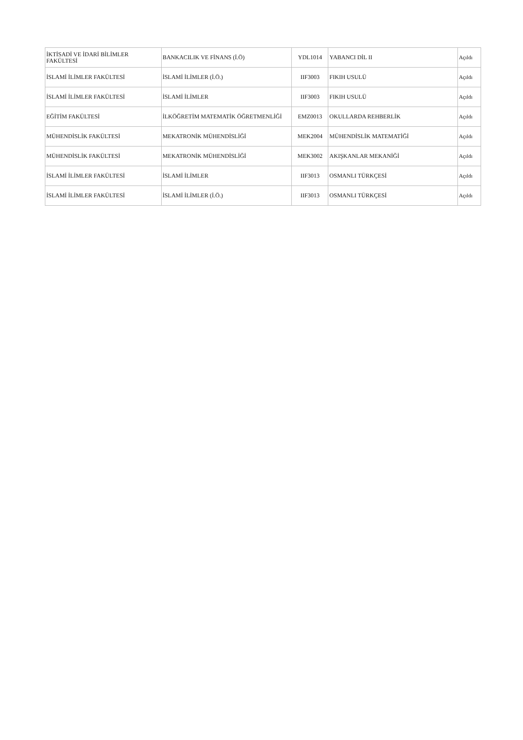| İKTİSADİ VE İDARİ BİLİMLER FAKÜLTESİ | BANKACILIK VE FİNANS (İ.Ö) | YDL1014 | YABANCI DİL II | Açıldı |
| İSLAMİ İLİMLER FAKÜLTESİ | İSLAMİ İLİMLER (İ.Ö.) | IIF3003 | FIKIH USULÜ | Açıldı |
| İSLAMİ İLİMLER FAKÜLTESİ | İSLAMİ İLİMLER | IIF3003 | FIKIH USULÜ | Açıldı |
| EĞİTİM FAKÜLTESİ | İLKÖĞRETİM MATEMATİK ÖĞRETMENLİĞİ | EMZ0013 | OKULLARDA REHBERLİK | Açıldı |
| MÜHENDİSLİK FAKÜLTESİ | MEKATRONİK MÜHENDİSLİĞİ | MEK2004 | MÜHENDİSLİK MATEMATİĞİ | Açıldı |
| MÜHENDİSLİK FAKÜLTESİ | MEKATRONİK MÜHENDİSLİĞİ | MEK3002 | AKIŞKANLAR MEKANİĞİ | Açıldı |
| İSLAMİ İLİMLER FAKÜLTESİ | İSLAMİ İLİMLER | IIF3013 | OSMANLI TÜRKÇESİ | Açıldı |
| İSLAMİ İLİMLER FAKÜLTESİ | İSLAMİ İLİMLER (İ.Ö.) | IIF3013 | OSMANLI TÜRKÇESİ | Açıldı |